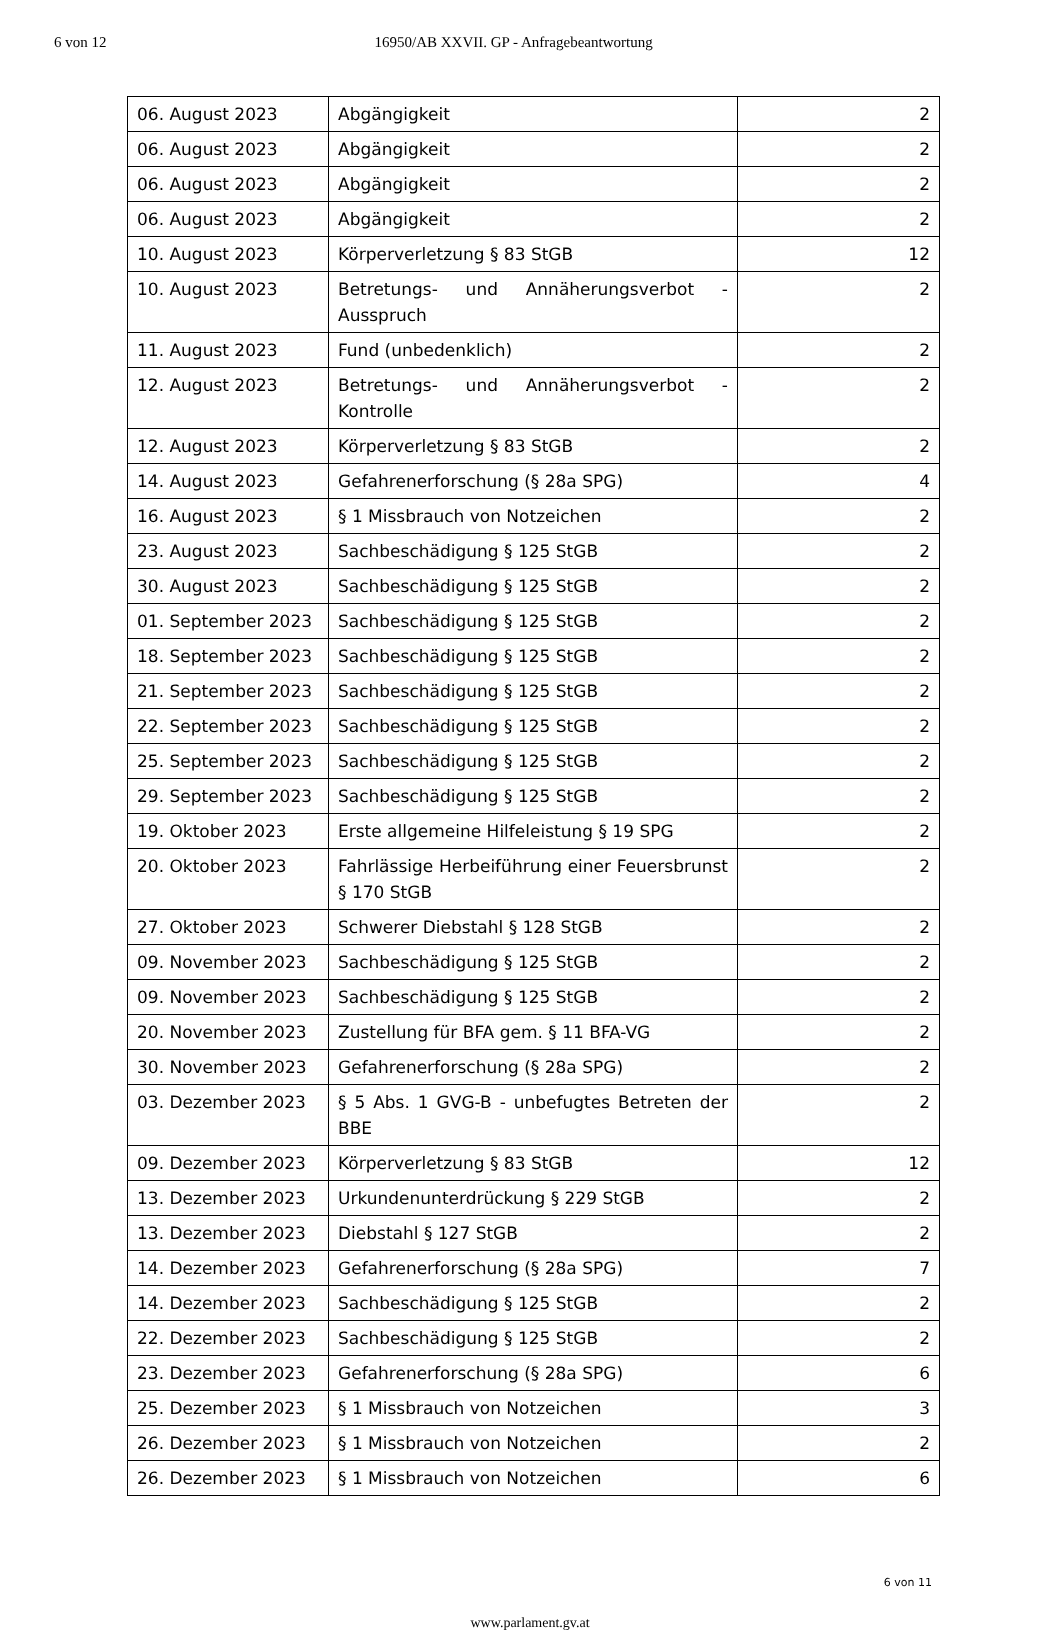6 von 12 16950/AB XXVII. GP - Anfragebeantwortung
| 06. August 2023 | Abgängigkeit | 2 |
| 06. August 2023 | Abgängigkeit | 2 |
| 06. August 2023 | Abgängigkeit | 2 |
| 06. August 2023 | Abgängigkeit | 2 |
| 10. August 2023 | Körperverletzung § 83 StGB | 12 |
| 10. August 2023 | Betretungs- und Annäherungsverbot - Ausspruch | 2 |
| 11. August 2023 | Fund (unbedenklich) | 2 |
| 12. August 2023 | Betretungs- und Annäherungsverbot - Kontrolle | 2 |
| 12. August 2023 | Körperverletzung § 83 StGB | 2 |
| 14. August 2023 | Gefahrenerforschung (§ 28a SPG) | 4 |
| 16. August 2023 | § 1 Missbrauch von Notzeichen | 2 |
| 23. August 2023 | Sachbeschädigung § 125 StGB | 2 |
| 30. August 2023 | Sachbeschädigung § 125 StGB | 2 |
| 01. September 2023 | Sachbeschädigung § 125 StGB | 2 |
| 18. September 2023 | Sachbeschädigung § 125 StGB | 2 |
| 21. September 2023 | Sachbeschädigung § 125 StGB | 2 |
| 22. September 2023 | Sachbeschädigung § 125 StGB | 2 |
| 25. September 2023 | Sachbeschädigung § 125 StGB | 2 |
| 29. September 2023 | Sachbeschädigung § 125 StGB | 2 |
| 19. Oktober 2023 | Erste allgemeine Hilfeleistung § 19 SPG | 2 |
| 20. Oktober 2023 | Fahrlässige Herbeiführung einer Feuersbrunst § 170 StGB | 2 |
| 27. Oktober 2023 | Schwerer Diebstahl § 128 StGB | 2 |
| 09. November 2023 | Sachbeschädigung § 125 StGB | 2 |
| 09. November 2023 | Sachbeschädigung § 125 StGB | 2 |
| 20. November 2023 | Zustellung für BFA gem. § 11 BFA-VG | 2 |
| 30. November 2023 | Gefahrenerforschung (§ 28a SPG) | 2 |
| 03. Dezember 2023 | § 5 Abs. 1 GVG-B - unbefugtes Betreten der BBE | 2 |
| 09. Dezember 2023 | Körperverletzung § 83 StGB | 12 |
| 13. Dezember 2023 | Urkundenunterdrückung § 229 StGB | 2 |
| 13. Dezember 2023 | Diebstahl § 127 StGB | 2 |
| 14. Dezember 2023 | Gefahrenerforschung (§ 28a SPG) | 7 |
| 14. Dezember 2023 | Sachbeschädigung § 125 StGB | 2 |
| 22. Dezember 2023 | Sachbeschädigung § 125 StGB | 2 |
| 23. Dezember 2023 | Gefahrenerforschung (§ 28a SPG) | 6 |
| 25. Dezember 2023 | § 1 Missbrauch von Notzeichen | 3 |
| 26. Dezember 2023 | § 1 Missbrauch von Notzeichen | 2 |
| 26. Dezember 2023 | § 1 Missbrauch von Notzeichen | 6 |
6 von 11
www.parlament.gv.at